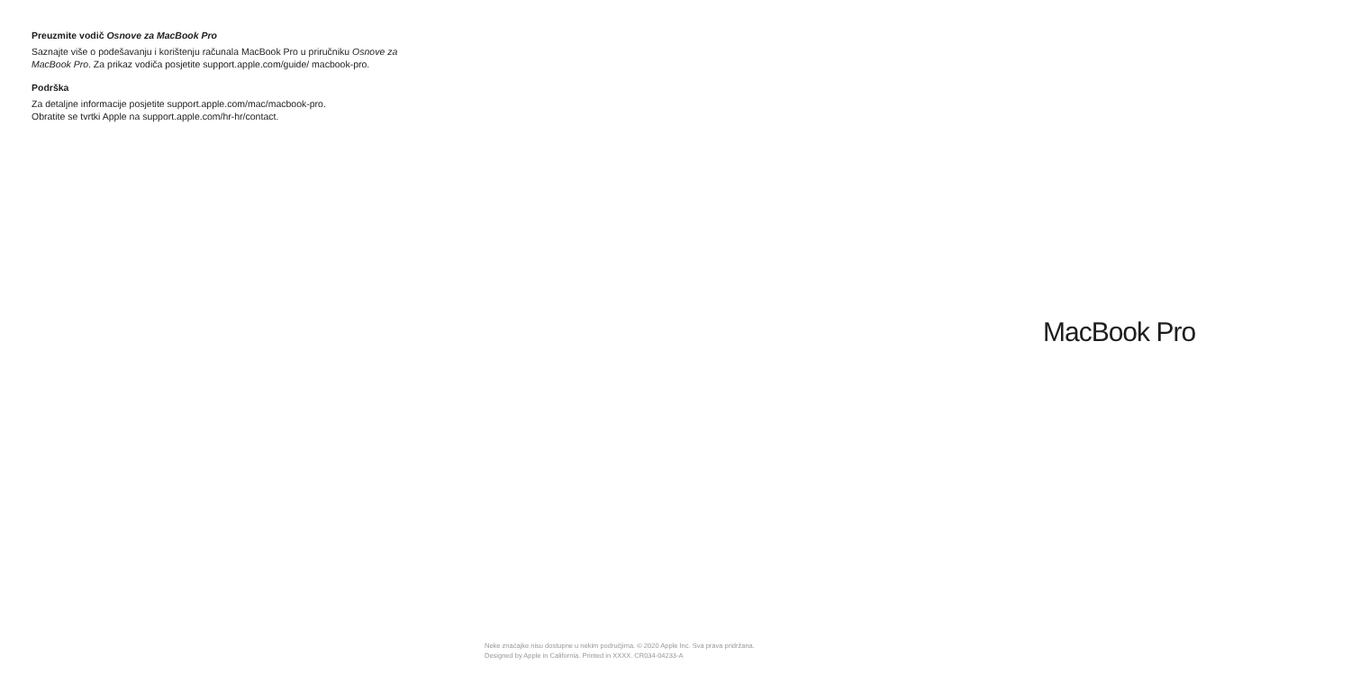Preuzmite vodič Osnove za MacBook Pro
Saznajte više o podešavanju i korištenju računala MacBook Pro u priručniku Osnove za MacBook Pro. Za prikaz vodiča posjetite support.apple.com/guide/ macbook-pro.
Podrška
Za detaljne informacije posjetite support.apple.com/mac/macbook-pro.
Obratite se tvrtki Apple na support.apple.com/hr-hr/contact.
MacBook Pro
Neke značajke nisu dostupne u nekim područjima. © 2020 Apple Inc. Sva prava pridržana.
Designed by Apple in California. Printed in XXXX. CR034-04233-A